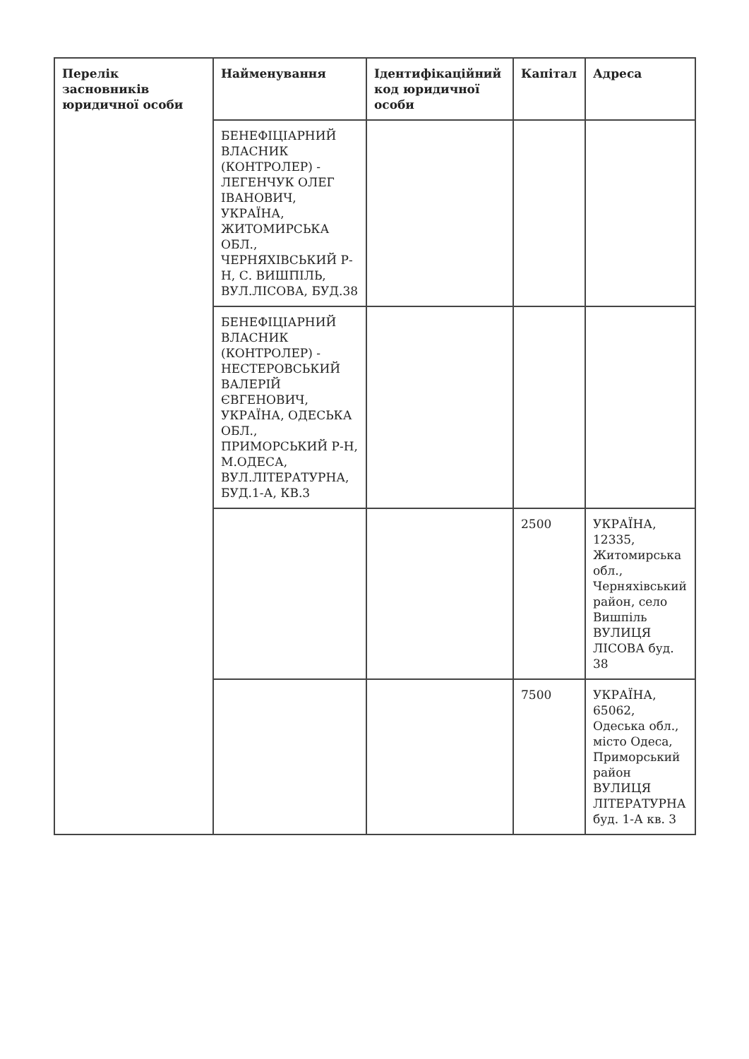| Перелік засновників юридичної особи | Найменування | Ідентифікаційний код юридичної особи | Капітал | Адреса |
| --- | --- | --- | --- | --- |
| | БЕНЕФІЦІАРНИЙ ВЛАСНИК (КОНТРОЛЕР) - ЛЕГЕНЧУК ОЛЕГ ІВАНОВИЧ, УКРАЇНА, ЖИТОМИРСЬКА ОБЛ., ЧЕРНЯХІВСЬКИЙ Р-Н, С. ВИШПІЛЬ, ВУЛ.ЛІСОВА, БУД.38 | | | |
| | БЕНЕФІЦІАРНИЙ ВЛАСНИК (КОНТРОЛЕР) - НЕСТЕРОВСЬКИЙ ВАЛЕРІЙ ЄВГЕНОВИЧ, УКРАЇНА, ОДЕСЬКА ОБЛ., ПРИМОРСЬКИЙ Р-Н, М.ОДЕСА, ВУЛ.ЛІТЕРАТУРНА, БУД.1-А, КВ.3 | | | |
| | | | 2500 | УКРАЇНА, 12335, Житомирська обл., Черняхівський район, село Вишпіль ВУЛИЦЯ ЛІСОВА буд. 38 |
| | | | 7500 | УКРАЇНА, 65062, Одеська обл., місто Одеса, Приморський район ВУЛИЦЯ ЛІТЕРАТУРНА буд. 1-А кв. 3 |